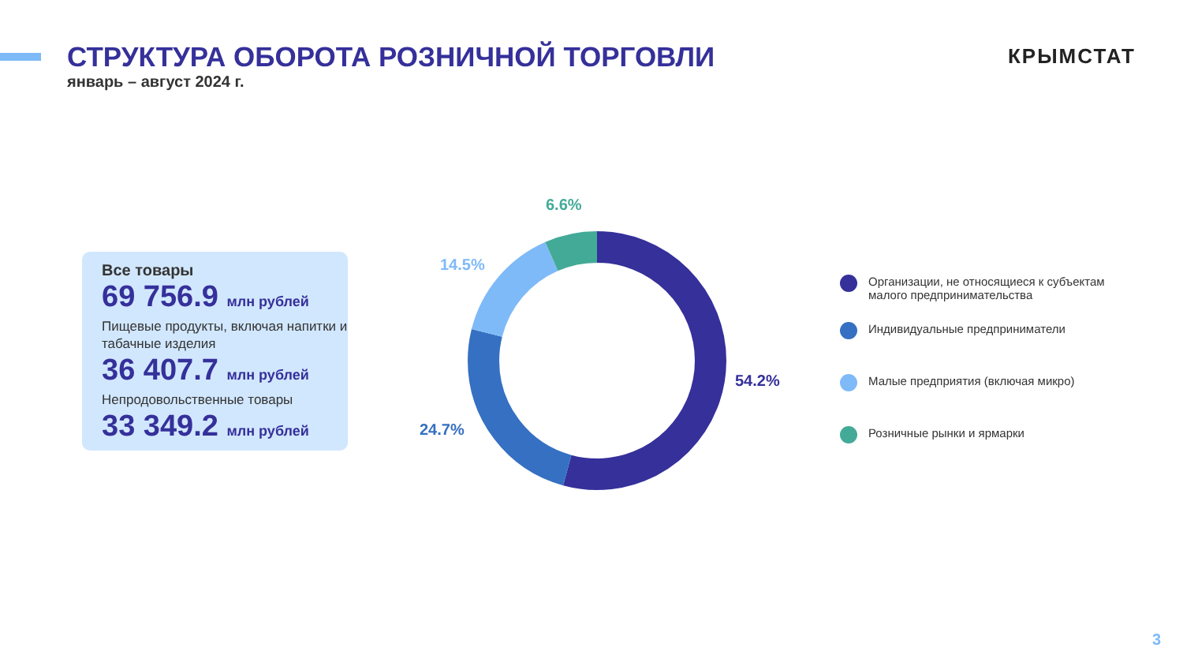СТРУКТУРА ОБОРОТА РОЗНИЧНОЙ ТОРГОВЛИ
январь – август 2024 г.
КРЫМСТАТ
Все товары
69 756.9 млн рублей
Пищевые продукты, включая напитки и табачные изделия
36 407.7 млн рублей
Непродовольственные товары
33 349.2 млн рублей
6.6%
14.5%
54.2%
24.7%
Организации, не относящиеся к субъектам малого предпринимательства
Индивидуальные предприниматели
Малые предприятия (включая микро)
Розничные рынки и ярмарки
3